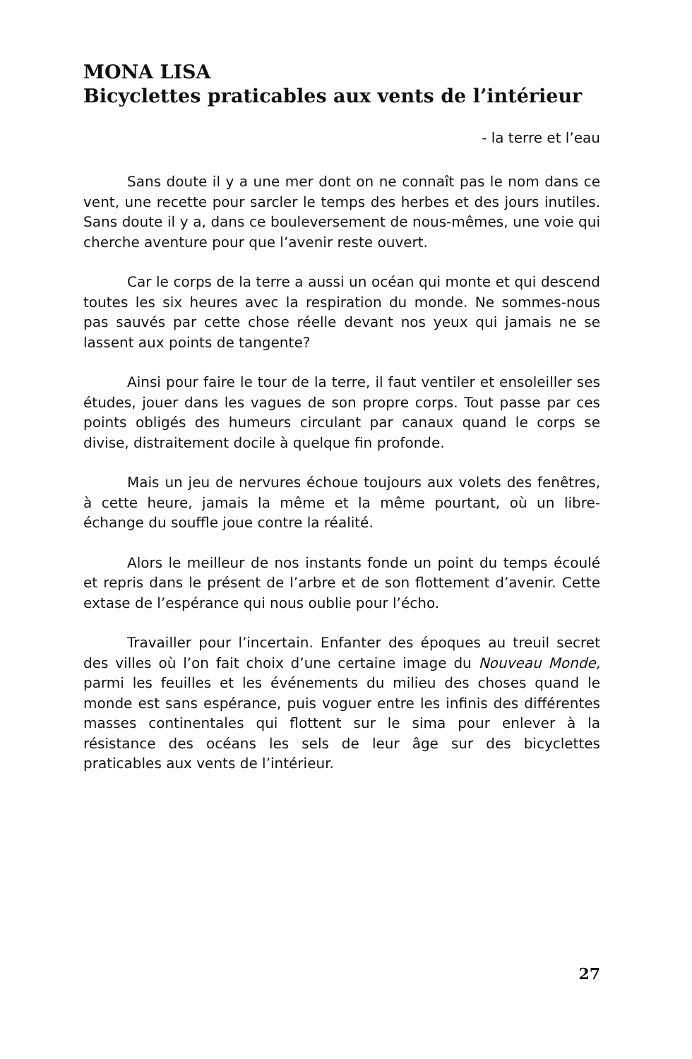MONA LISA
Bicyclettes praticables aux vents de l’intérieur
- la terre et l’eau
Sans doute il y a une mer dont on ne connaît pas le nom dans ce vent, une recette pour sarcler le temps des herbes et des jours inutiles. Sans doute il y a, dans ce bouleversement de nous-mêmes, une voie qui cherche aventure pour que l’avenir reste ouvert.
Car le corps de la terre a aussi un océan qui monte et qui descend toutes les six heures avec la respiration du monde. Ne sommes-nous pas sauvés par cette chose réelle devant nos yeux qui jamais ne se lassent aux points de tangente?
Ainsi pour faire le tour de la terre, il faut ventiler et ensoleiller ses études, jouer dans les vagues de son propre corps. Tout passe par ces points obligés des humeurs circulant par canaux quand le corps se divise, distraitement docile à quelque fin profonde.
Mais un jeu de nervures échoue toujours aux volets des fenêtres, à cette heure, jamais la même et la même pourtant, où un libre-échange du souffle joue contre la réalité.
Alors le meilleur de nos instants fonde un point du temps écoulé et repris dans le présent de l’arbre et de son flottement d’avenir. Cette extase de l’espérance qui nous oublie pour l’écho.
Travailler pour l’incertain. Enfanter des époques au treuil secret des villes où l’on fait choix d’une certaine image du Nouveau Monde, parmi les feuilles et les événements du milieu des choses quand le monde est sans espérance, puis voguer entre les infinis des différentes masses continentales qui flottent sur le sima pour enlever à la résistance des océans les sels de leur âge sur des bicyclettes praticables aux vents de l’intérieur.
27